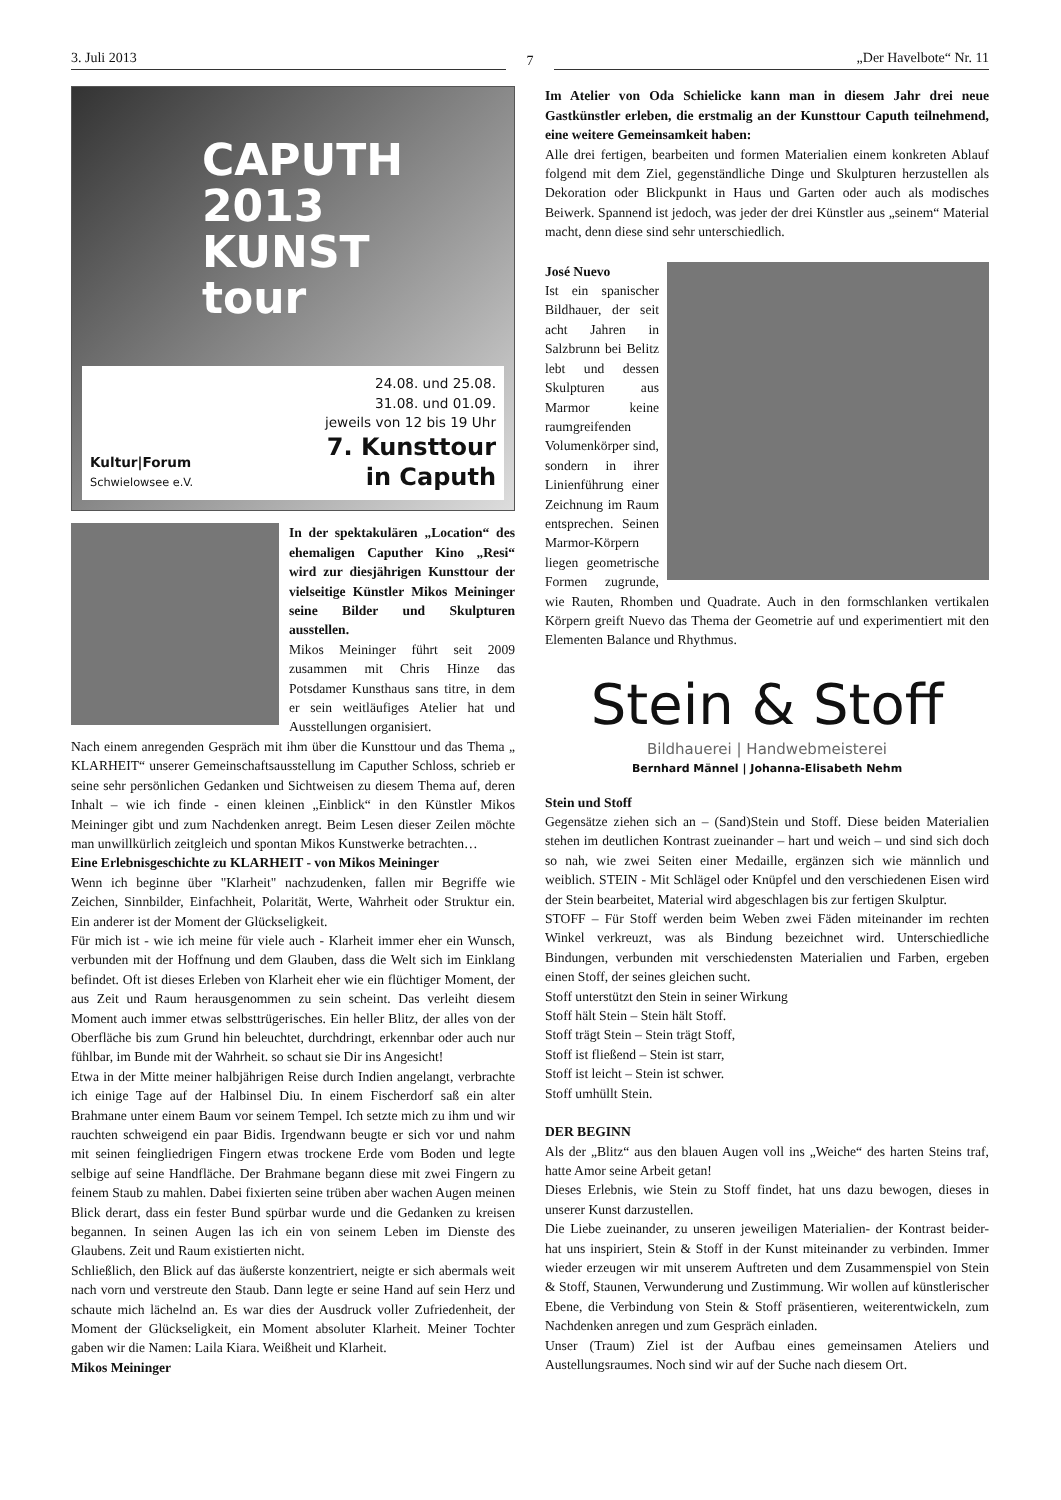3. Juli 2013
7
„Der Havelbote“ Nr. 11
CAPUTH 2013
KUNST
tour
Kultur|Forum
Schwielowsee e.V.
24.08. und 25.08.
31.08. und 01.09.
jeweils von 12 bis 19 Uhr
7. Kunsttour
in Caputh
In der spektakulären „Location“ des ehemaligen Caputher Kino „Resi“ wird zur diesjährigen Kunsttour der vielseitige Künstler Mikos Meininger seine Bilder und Skulpturen ausstellen.
Mikos Meininger führt seit 2009 zusammen mit Chris Hinze das Potsdamer Kunsthaus sans titre, in dem er sein weitläufiges Atelier hat und Ausstellungen organisiert.
Nach einem anregenden Gespräch mit ihm über die Kunsttour und das Thema „ KLARHEIT“ unserer Gemeinschaftsausstellung im Caputher Schloss, schrieb er seine sehr persönlichen Gedanken und Sichtweisen zu diesem Thema auf, deren Inhalt – wie ich finde - einen kleinen „Einblick“ in den Künstler Mikos Meininger gibt und zum Nachdenken anregt. Beim Lesen dieser Zeilen möchte man unwillkürlich zeitgleich und spontan Mikos Kunstwerke betrachten…
Eine Erlebnisgeschichte zu KLARHEIT - von Mikos Meininger
Wenn ich beginne über "Klarheit" nachzudenken, fallen mir Begriffe wie Zeichen, Sinnbilder, Einfachheit, Polarität, Werte, Wahrheit oder Struktur ein. Ein anderer ist der Moment der Glückseligkeit.
Für mich ist - wie ich meine für viele auch - Klarheit immer eher ein Wunsch, verbunden mit der Hoffnung und dem Glauben, dass die Welt sich im Einklang befindet. Oft ist dieses Erleben von Klarheit eher wie ein flüchtiger Moment, der aus Zeit und Raum herausgenommen zu sein scheint. Das verleiht diesem Moment auch immer etwas selbsttrügerisches. Ein heller Blitz, der alles von der Oberfläche bis zum Grund hin beleuchtet, durchdringt, erkennbar oder auch nur fühlbar, im Bunde mit der Wahrheit. so schaut sie Dir ins Angesicht!
Etwa in der Mitte meiner halbjährigen Reise durch Indien angelangt, verbrachte ich einige Tage auf der Halbinsel Diu. In einem Fischerdorf saß ein alter Brahmane unter einem Baum vor seinem Tempel. Ich setzte mich zu ihm und wir rauchten schweigend ein paar Bidis. Irgendwann beugte er sich vor und nahm mit seinen feingliedrigen Fingern etwas trockene Erde vom Boden und legte selbige auf seine Handfläche. Der Brahmane begann diese mit zwei Fingern zu feinem Staub zu mahlen. Dabei fixierten seine trüben aber wachen Augen meinen Blick derart, dass ein fester Bund spürbar wurde und die Gedanken zu kreisen begannen. In seinen Augen las ich ein von seinem Leben im Dienste des Glaubens. Zeit und Raum existierten nicht.
Schließlich, den Blick auf das äußerste konzentriert, neigte er sich abermals weit nach vorn und verstreute den Staub. Dann legte er seine Hand auf sein Herz und schaute mich lächelnd an. Es war dies der Ausdruck voller Zufriedenheit, der Moment der Glückseligkeit, ein Moment absoluter Klarheit. Meiner Tochter gaben wir die Namen: Laila Kiara. Weißheit und Klarheit.
Mikos Meininger
Im Atelier von Oda Schielicke kann man in diesem Jahr drei neue Gastkünstler erleben, die erstmalig an der Kunsttour Caputh teilnehmend, eine weitere Gemeinsamkeit haben:
Alle drei fertigen, bearbeiten und formen Materialien einem konkreten Ablauf folgend mit dem Ziel, gegenständliche Dinge und Skulpturen herzustellen als Dekoration oder Blickpunkt in Haus und Garten oder auch als modisches Beiwerk. Spannend ist jedoch, was jeder der drei Künstler aus „seinem“ Material macht, denn diese sind sehr unterschiedlich.
José Nuevo
Ist ein spanischer Bildhauer, der seit acht Jahren in Salzbrunn bei Belitz lebt und dessen Skulpturen aus Marmor keine raumgreifenden Volumenkörper sind, sondern in ihrer Linienführung einer Zeichnung im Raum entsprechen. Seinen Marmor-Körpern liegen geometrische Formen zugrunde, wie Rauten, Rhomben und Quadrate. Auch in den formschlanken vertikalen Körpern greift Nuevo das Thema der Geometrie auf und experimentiert mit den Elementen Balance und Rhythmus.
Stein & Stoff
Bildhauerei | Handwebmeisterei
Bernhard Männel | Johanna-Elisabeth Nehm
Stein und Stoff
Gegensätze ziehen sich an – (Sand)Stein und Stoff. Diese beiden Materialien stehen im deutlichen Kontrast zueinander – hart und weich – und sind sich doch so nah, wie zwei Seiten einer Medaille, ergänzen sich wie männlich und weiblich. STEIN - Mit Schlägel oder Knüpfel und den verschiedenen Eisen wird der Stein bearbeitet, Material wird abgeschlagen bis zur fertigen Skulptur.
STOFF – Für Stoff werden beim Weben zwei Fäden miteinander im rechten Winkel verkreuzt, was als Bindung bezeichnet wird. Unterschiedliche Bindungen, verbunden mit verschiedensten Materialien und Farben, ergeben einen Stoff, der seines gleichen sucht.
Stoff unterstützt den Stein in seiner Wirkung
Stoff hält Stein – Stein hält Stoff.
Stoff trägt Stein – Stein trägt Stoff,
Stoff ist fließend – Stein ist starr,
Stoff ist leicht – Stein ist schwer.
Stoff umhüllt Stein.
DER BEGINN
Als der „Blitz“ aus den blauen Augen voll ins „Weiche“ des harten Steins traf, hatte Amor seine Arbeit getan!
Dieses Erlebnis, wie Stein zu Stoff findet, hat uns dazu bewogen, dieses in unserer Kunst darzustellen.
Die Liebe zueinander, zu unseren jeweiligen Materialien- der Kontrast beider- hat uns inspiriert, Stein & Stoff in der Kunst miteinander zu verbinden. Immer wieder erzeugen wir mit unserem Auftreten und dem Zusammenspiel von Stein & Stoff, Staunen, Verwunderung und Zustimmung. Wir wollen auf künstlerischer Ebene, die Verbindung von Stein & Stoff präsentieren, weiterentwickeln, zum Nachdenken anregen und zum Gespräch einladen.
Unser (Traum) Ziel ist der Aufbau eines gemeinsamen Ateliers und Austellungsraumes. Noch sind wir auf der Suche nach diesem Ort.